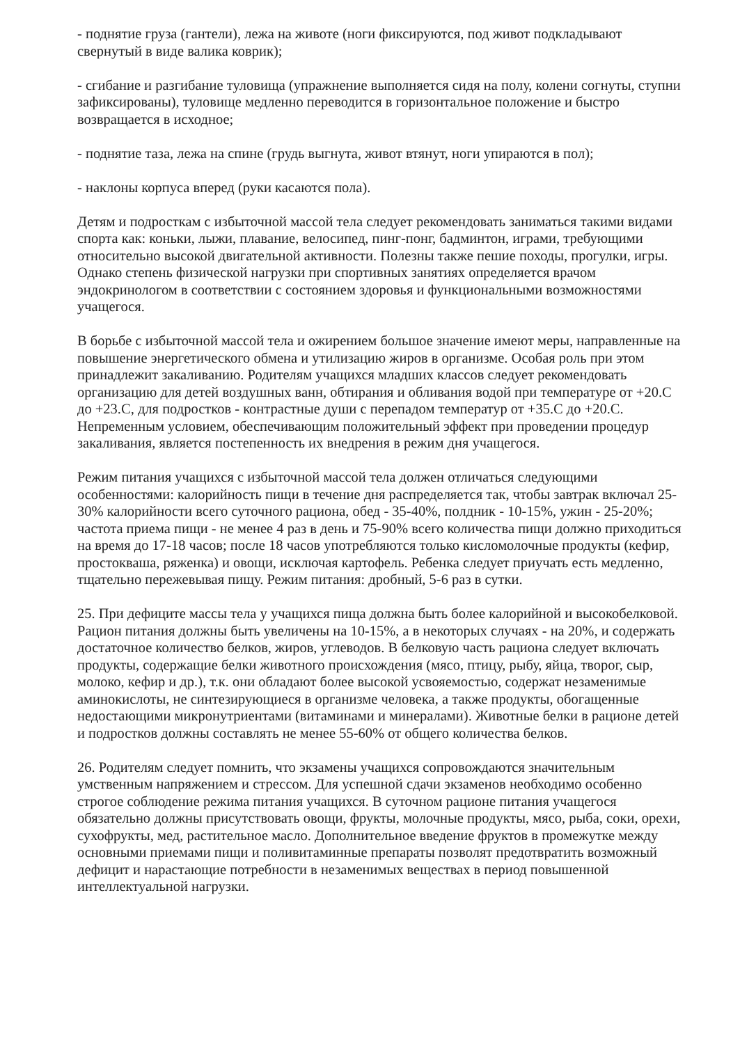- поднятие груза (гантели), лежа на животе (ноги фиксируются, под живот подкладывают свернутый в виде валика коврик);
- сгибание и разгибание туловища (упражнение выполняется сидя на полу, колени согнуты, ступни зафиксированы), туловище медленно переводится в горизонтальное положение и быстро возвращается в исходное;
- поднятие таза, лежа на спине (грудь выгнута, живот втянут, ноги упираются в пол);
- наклоны корпуса вперед (руки касаются пола).
Детям и подросткам с избыточной массой тела следует рекомендовать заниматься такими видами спорта как: коньки, лыжи, плавание, велосипед, пинг-понг, бадминтон, играми, требующими относительно высокой двигательной активности. Полезны также пешие походы, прогулки, игры. Однако степень физической нагрузки при спортивных занятиях определяется врачом эндокринологом в соответствии с состоянием здоровья и функциональными возможностями учащегося.
В борьбе с избыточной массой тела и ожирением большое значение имеют меры, направленные на повышение энергетического обмена и утилизацию жиров в организме. Особая роль при этом принадлежит закаливанию. Родителям учащихся младших классов следует рекомендовать организацию для детей воздушных ванн, обтирания и обливания водой при температуре от +20.С до +23.С, для подростков - контрастные души с перепадом температур от +35.С до +20.С. Непременным условием, обеспечивающим положительный эффект при проведении процедур закаливания, является постепенность их внедрения в режим дня учащегося.
Режим питания учащихся с избыточной массой тела должен отличаться следующими особенностями: калорийность пищи в течение дня распределяется так, чтобы завтрак включал 25-30% калорийности всего суточного рациона, обед - 35-40%, полдник - 10-15%, ужин - 25-20%; частота приема пищи - не менее 4 раз в день и 75-90% всего количества пищи должно приходиться на время до 17-18 часов; после 18 часов употребляются только кисломолочные продукты (кефир, простокваша, ряженка) и овощи, исключая картофель. Ребенка следует приучать есть медленно, тщательно пережевывая пищу. Режим питания: дробный, 5-6 раз в сутки.
25. При дефиците массы тела у учащихся пища должна быть более калорийной и высокобелковой. Рацион питания должны быть увеличены на 10-15%, а в некоторых случаях - на 20%, и содержать достаточное количество белков, жиров, углеводов. В белковую часть рациона следует включать продукты, содержащие белки животного происхождения (мясо, птицу, рыбу, яйца, творог, сыр, молоко, кефир и др.), т.к. они обладают более высокой усвояемостью, содержат незаменимые аминокислоты, не синтезирующиеся в организме человека, а также продукты, обогащенные недостающими микронутриентами (витаминами и минералами). Животные белки в рационе детей и подростков должны составлять не менее 55-60% от общего количества белков.
26. Родителям следует помнить, что экзамены учащихся сопровождаются значительным умственным напряжением и стрессом. Для успешной сдачи экзаменов необходимо особенно строгое соблюдение режима питания учащихся. В суточном рационе питания учащегося обязательно должны присутствовать овощи, фрукты, молочные продукты, мясо, рыба, соки, орехи, сухофрукты, мед, растительное масло. Дополнительное введение фруктов в промежутке между основными приемами пищи и поливитаминные препараты позволят предотвратить возможный дефицит и нарастающие потребности в незаменимых веществах в период повышенной интеллектуальной нагрузки.